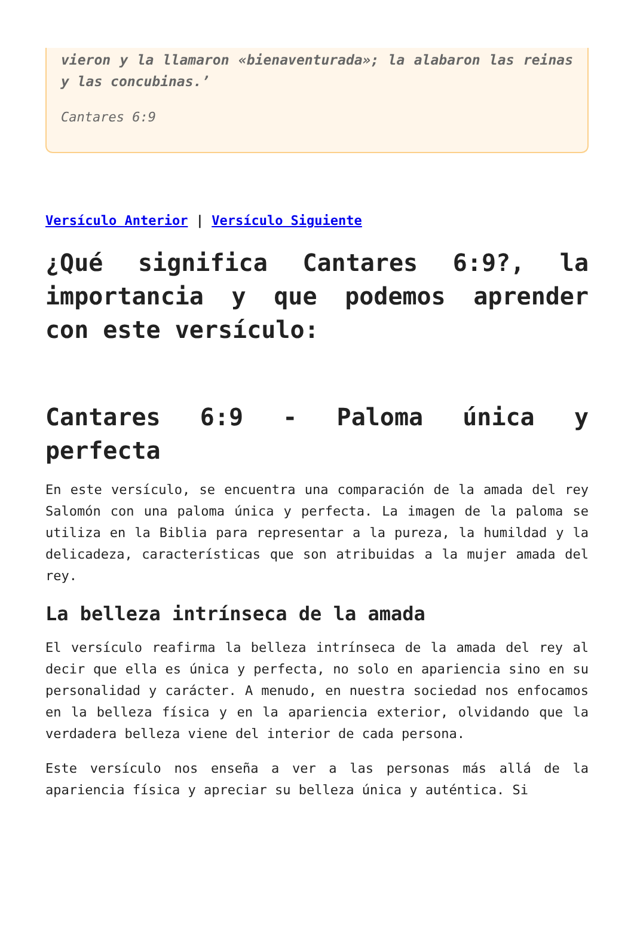vieron y la llamaron «bienaventurada»; la alabaron las reinas y las concubinas.’
Cantares 6:9
Versículo Anterior | Versículo Siguiente
¿Qué significa Cantares 6:9?, la importancia y que podemos aprender con este versículo:
Cantares 6:9 - Paloma única y perfecta
En este versículo, se encuentra una comparación de la amada del rey Salomón con una paloma única y perfecta. La imagen de la paloma se utiliza en la Biblia para representar a la pureza, la humildad y la delicadeza, características que son atribuidas a la mujer amada del rey.
La belleza intrínseca de la amada
El versículo reafirma la belleza intrínseca de la amada del rey al decir que ella es única y perfecta, no solo en apariencia sino en su personalidad y carácter. A menudo, en nuestra sociedad nos enfocamos en la belleza física y en la apariencia exterior, olvidando que la verdadera belleza viene del interior de cada persona.
Este versículo nos enseña a ver a las personas más allá de la apariencia física y apreciar su belleza única y auténtica. Si